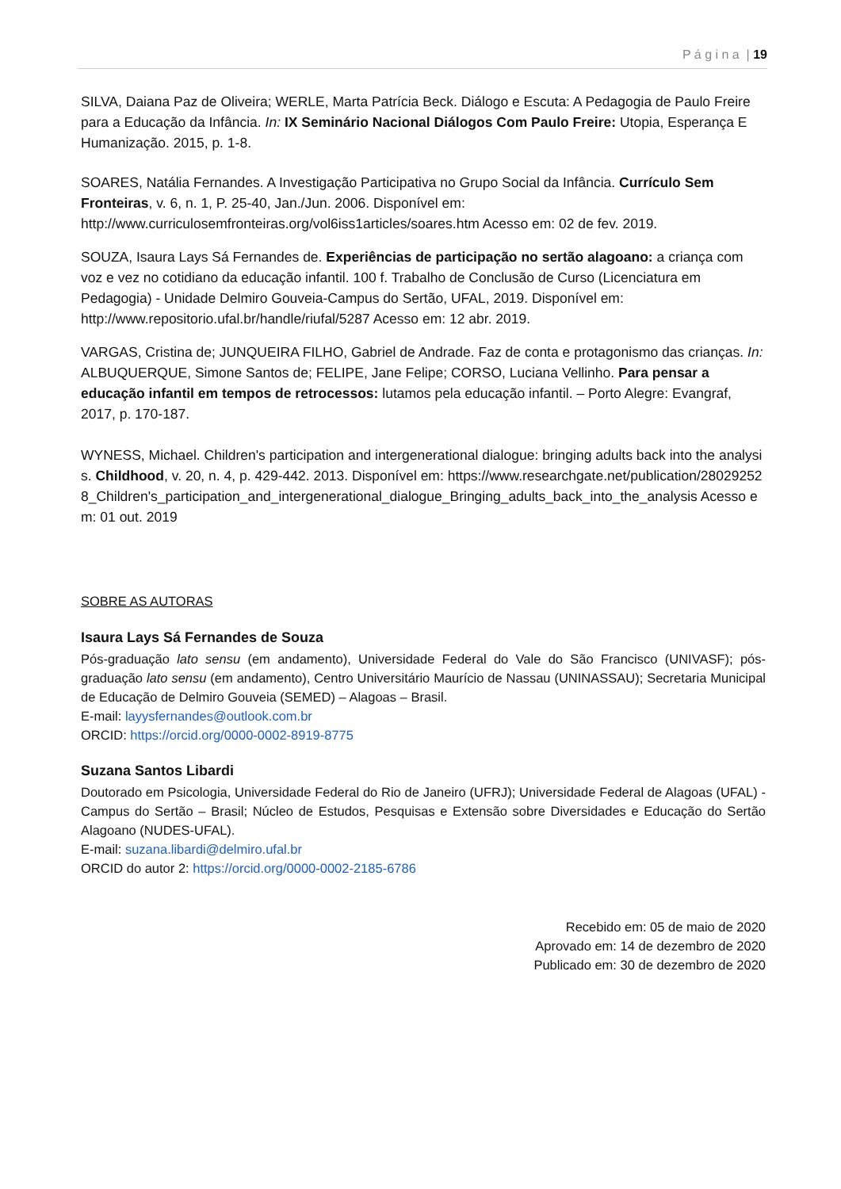P á g i n a | 19
SILVA, Daiana Paz de Oliveira; WERLE, Marta Patrícia Beck. Diálogo e Escuta: A Pedagogia de Paulo Freire para a Educação da Infância. In: IX Seminário Nacional Diálogos Com Paulo Freire: Utopia, Esperança E Humanização. 2015, p. 1-8.
SOARES, Natália Fernandes. A Investigação Participativa no Grupo Social da Infância. Currículo Sem Fronteiras, v. 6, n. 1, P. 25-40, Jan./Jun. 2006. Disponível em: http://www.curriculosemfronteiras.org/vol6iss1articles/soares.htm Acesso em: 02 de fev. 2019.
SOUZA, Isaura Lays Sá Fernandes de. Experiências de participação no sertão alagoano: a criança com voz e vez no cotidiano da educação infantil. 100 f. Trabalho de Conclusão de Curso (Licenciatura em Pedagogia) - Unidade Delmiro Gouveia-Campus do Sertão, UFAL, 2019. Disponível em: http://www.repositorio.ufal.br/handle/riufal/5287 Acesso em: 12 abr. 2019.
VARGAS, Cristina de; JUNQUEIRA FILHO, Gabriel de Andrade. Faz de conta e protagonismo das crianças. In: ALBUQUERQUE, Simone Santos de; FELIPE, Jane Felipe; CORSO, Luciana Vellinho. Para pensar a educação infantil em tempos de retrocessos: lutamos pela educação infantil. – Porto Alegre: Evangraf, 2017, p. 170-187.
WYNESS, Michael. Children's participation and intergenerational dialogue: bringing adults back into the analysis. Childhood, v. 20, n. 4, p. 429-442. 2013. Disponível em: https://www.researchgate.net/publication/280292528_Children's_participation_and_intergenerational_dialogue_Bringing_adults_back_into_the_analysis Acesso em: 01 out. 2019
SOBRE AS AUTORAS
Isaura Lays Sá Fernandes de Souza
Pós-graduação lato sensu (em andamento), Universidade Federal do Vale do São Francisco (UNIVASF); pós-graduação lato sensu (em andamento), Centro Universitário Maurício de Nassau (UNINASSAU); Secretaria Municipal de Educação de Delmiro Gouveia (SEMED) – Alagoas – Brasil.
E-mail: layysfernandes@outlook.com.br
ORCID: https://orcid.org/0000-0002-8919-8775
Suzana Santos Libardi
Doutorado em Psicologia, Universidade Federal do Rio de Janeiro (UFRJ); Universidade Federal de Alagoas (UFAL) - Campus do Sertão – Brasil; Núcleo de Estudos, Pesquisas e Extensão sobre Diversidades e Educação do Sertão Alagoano (NUDES-UFAL).
E-mail: suzana.libardi@delmiro.ufal.br
ORCID do autor 2: https://orcid.org/0000-0002-2185-6786
Recebido em: 05 de maio de 2020
Aprovado em: 14 de dezembro de 2020
Publicado em: 30 de dezembro de 2020